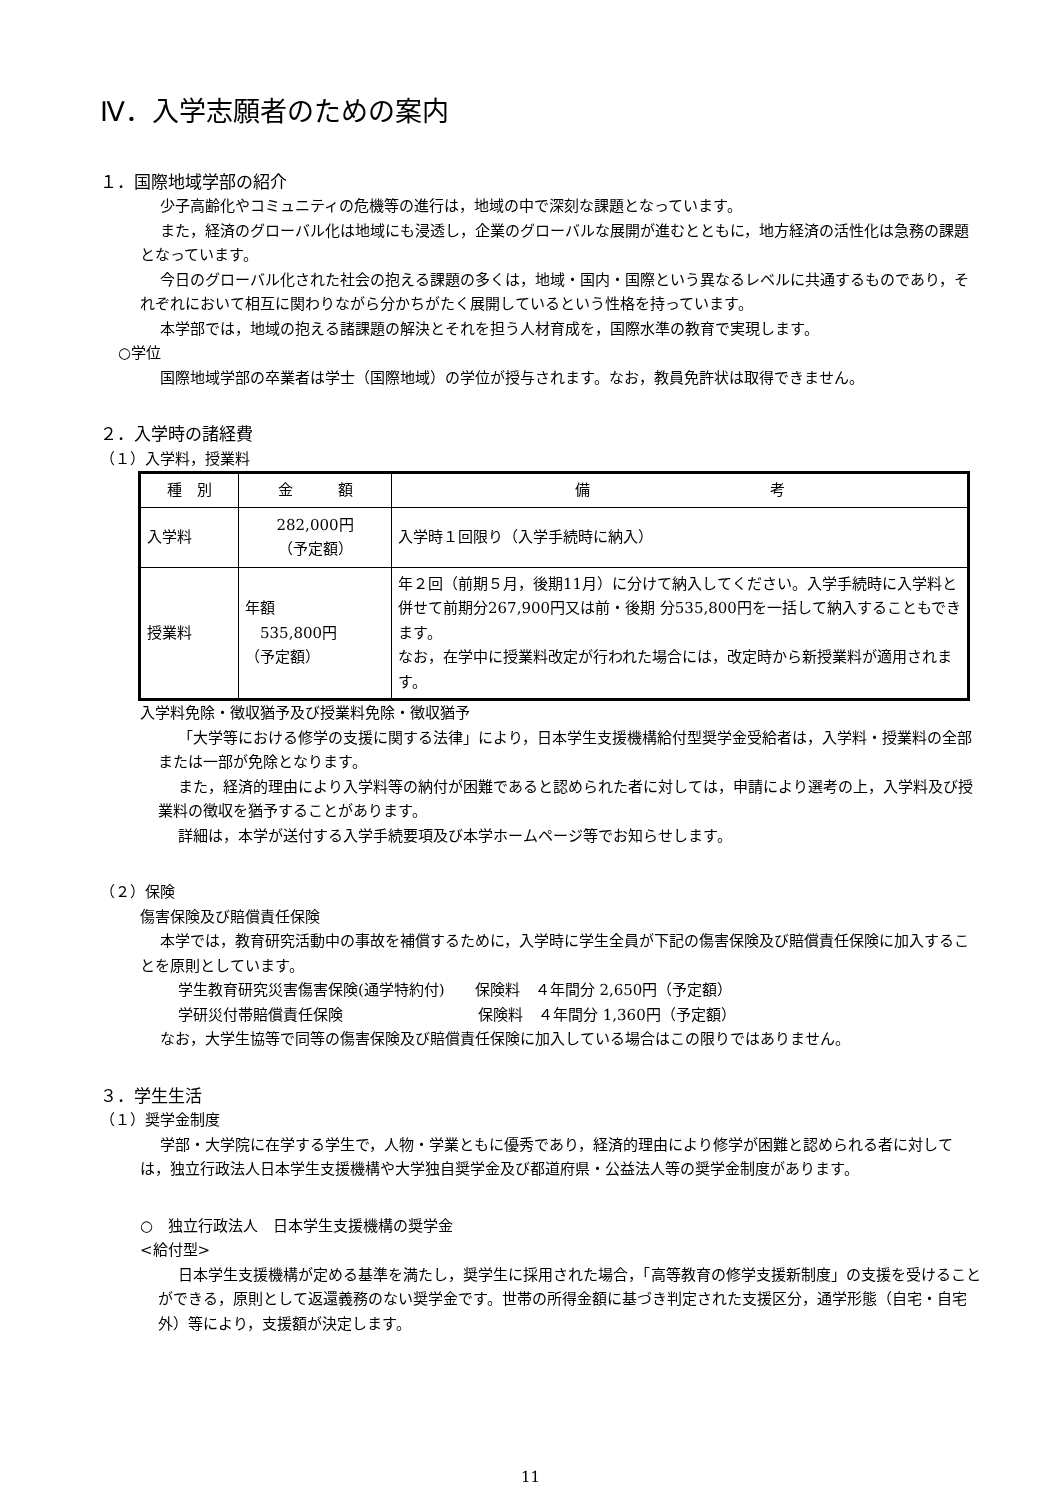Ⅳ．入学志願者のための案内
１．国際地域学部の紹介
少子高齢化やコミュニティの危機等の進行は，地域の中で深刻な課題となっています。
また，経済のグローバル化は地域にも浸透し，企業のグローバルな展開が進むとともに，地方経済の活性化は急務の課題となっています。
今日のグローバル化された社会の抱える課題の多くは，地域・国内・国際という異なるレベルに共通するものであり，それぞれにおいて相互に関わりながら分かちがたく展開しているという性格を持っています。
本学部では，地域の抱える諸課題の解決とそれを担う人材育成を，国際水準の教育で実現します。
○学位
国際地域学部の卒業者は学士（国際地域）の学位が授与されます。なお，教員免許状は取得できません。
２．入学時の諸経費
（１）入学料，授業料
| 種 別 | 金 額 | 備 考 |
| 入学料 | 282,000円 （予定額） | 入学時１回限り（入学手続時に納入） |
| 授業料 | 年額 535,800円 （予定額） | 年２回（前期５月，後期11月）に分けて納入してください。入学手続時に入学料と併せて前期分267,900円又は前・後期 分535,800円を一括して納入することもできます。 なお，在学中に授業料改定が行われた場合には，改定時から新授業料が適用されます。 |
入学料免除・徴収猶予及び授業料免除・徴収猶予
「大学等における修学の支援に関する法律」により，日本学生支援機構給付型奨学金受給者は，入学料・授業料の全部または一部が免除となります。
また，経済的理由により入学料等の納付が困難であると認められた者に対しては，申請により選考の上，入学料及び授業料の徴収を猶予することがあります。
詳細は，本学が送付する入学手続要項及び本学ホームページ等でお知らせします。
（２）保険
傷害保険及び賠償責任保険
本学では，教育研究活動中の事故を補償するために，入学時に学生全員が下記の傷害保険及び賠償責任保険に加入することを原則としています。
学生教育研究災害傷害保険(通学特約付)　　保険料　４年間分 2,650円（予定額）
学研災付帯賠償責任保険　　　　　　　　　保険料　４年間分 1,360円（予定額）
なお，大学生協等で同等の傷害保険及び賠償責任保険に加入している場合はこの限りではありません。
３．学生生活
（１）奨学金制度
学部・大学院に在学する学生で，人物・学業ともに優秀であり，経済的理由により修学が困難と認められる者に対しては，独立行政法人日本学生支援機構や大学独自奨学金及び都道府県・公益法人等の奨学金制度があります。
○　独立行政法人　日本学生支援機構の奨学金
<給付型>
日本学生支援機構が定める基準を満たし，奨学生に採用された場合，「高等教育の修学支援新制度」の支援を受けることができる，原則として返還義務のない奨学金です。世帯の所得金額に基づき判定された支援区分，通学形態（自宅・自宅外）等により，支援額が決定します。
11